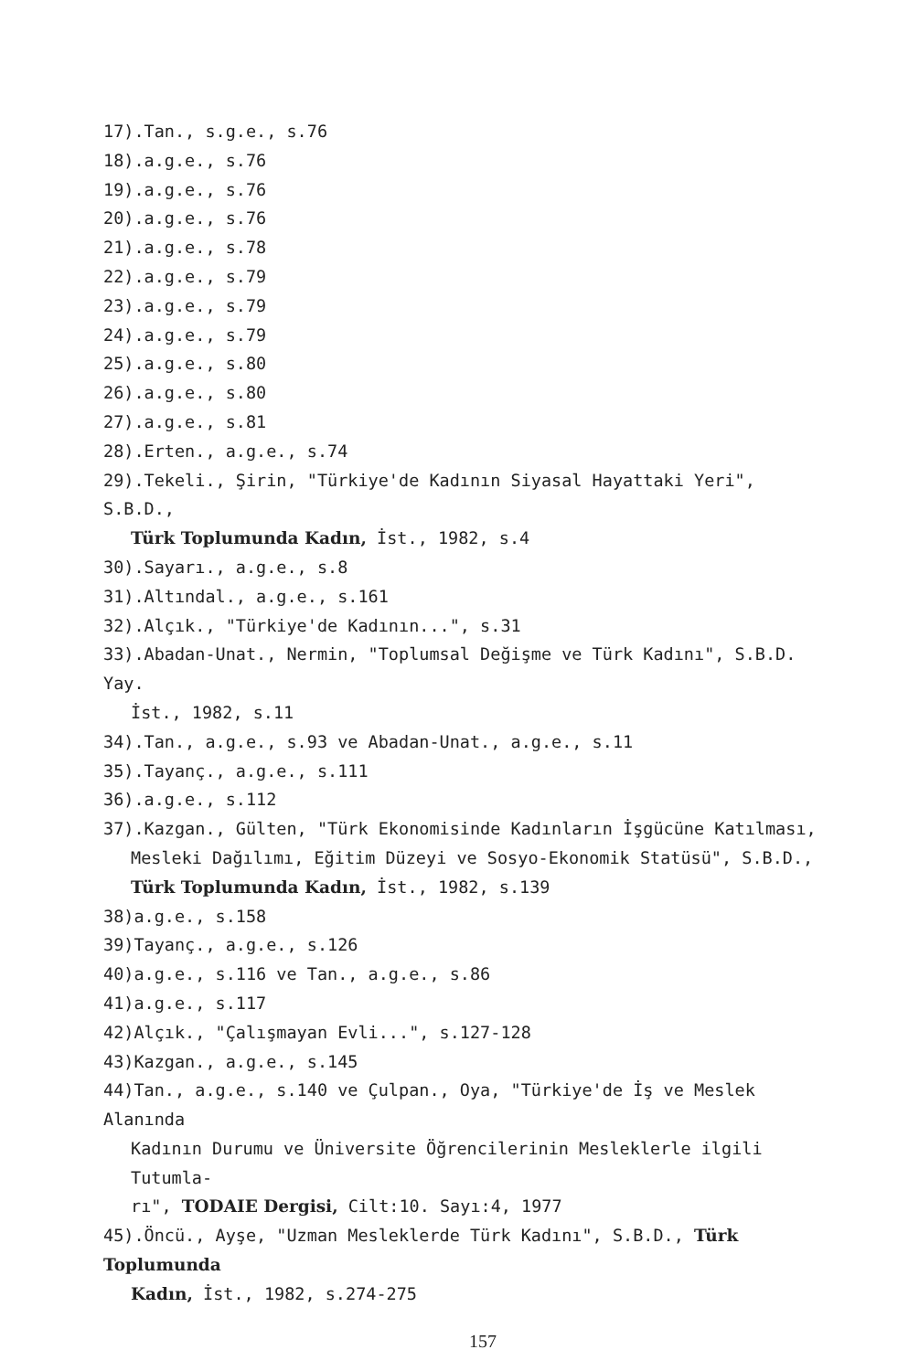17).Tan., s.g.e., s.76
18).a.g.e., s.76
19).a.g.e., s.76
20).a.g.e., s.76
21).a.g.e., s.78
22).a.g.e., s.79
23).a.g.e., s.79
24).a.g.e., s.79
25).a.g.e., s.80
26).a.g.e., s.80
27).a.g.e., s.81
28).Erten., a.g.e., s.74
29).Tekeli., Şirin, "Türkiye'de Kadının Siyasal Hayattaki Yeri", S.B.D.,
Türk Toplumunda Kadın, İst., 1982, s.4
30).Sayarı., a.g.e., s.8
31).Altındal., a.g.e., s.161
32).Alçık., "Türkiye'de Kadının...", s.31
33).Abadan-Unat., Nermin, "Toplumsal Değişme ve Türk Kadını", S.B.D. Yay.
İst., 1982, s.11
34).Tan., a.g.e., s.93 ve Abadan-Unat., a.g.e., s.11
35).Tayanç., a.g.e., s.111
36).a.g.e., s.112
37).Kazgan., Gülten, "Türk Ekonomisinde Kadınların İşgücüne Katılması,
Mesleki Dağılımı, Eğitim Düzeyi ve Sosyo-Ekonomik Statüsü", S.B.D.,
Türk Toplumunda Kadın, İst., 1982, s.139
38)a.g.e., s.158
39)Tayanç., a.g.e., s.126
40)a.g.e., s.116 ve Tan., a.g.e., s.86
41)a.g.e., s.117
42)Alçık., "Çalışmayan Evli...", s.127-128
43)Kazgan., a.g.e., s.145
44)Tan., a.g.e., s.140 ve Çulpan., Oya, "Türkiye'de İş ve Meslek Alanında
Kadının Durumu ve Üniversite Öğrencilerinin Mesleklerle ilgili Tutumla-
rı", TODAIE Dergisi, Cilt:10. Sayı:4, 1977
45).Öncü., Ayşe, "Uzman Mesleklerde Türk Kadını", S.B.D., Türk Toplumunda
Kadın, İst., 1982, s.274-275
157